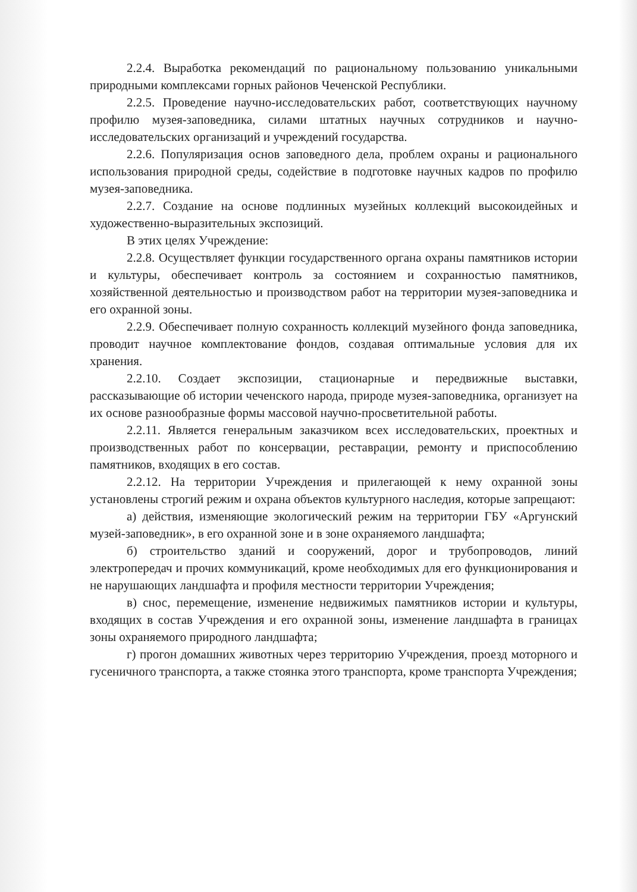2.2.4. Выработка рекомендаций по рациональному пользованию уникальными природными комплексами горных районов Чеченской Республики.
2.2.5. Проведение научно-исследовательских работ, соответствующих научному профилю музея-заповедника, силами штатных научных сотрудников и научно-исследовательских организаций и учреждений государства.
2.2.6. Популяризация основ заповедного дела, проблем охраны и рационального использования природной среды, содействие в подготовке научных кадров по профилю музея-заповедника.
2.2.7. Создание на основе подлинных музейных коллекций высокоидейных и художественно-выразительных экспозиций.
В этих целях Учреждение:
2.2.8. Осуществляет функции государственного органа охраны памятников истории и культуры, обеспечивает контроль за состоянием и сохранностью памятников, хозяйственной деятельностью и производством работ на территории музея-заповедника и его охранной зоны.
2.2.9. Обеспечивает полную сохранность коллекций музейного фонда заповедника, проводит научное комплектование фондов, создавая оптимальные условия для их хранения.
2.2.10. Создает экспозиции, стационарные и передвижные выставки, рассказывающие об истории чеченского народа, природе музея-заповедника, организует на их основе разнообразные формы массовой научно-просветительной работы.
2.2.11. Является генеральным заказчиком всех исследовательских, проектных и производственных работ по консервации, реставрации, ремонту и приспособлению памятников, входящих в его состав.
2.2.12. На территории Учреждения и прилегающей к нему охранной зоны установлены строгий режим и охрана объектов культурного наследия, которые запрещают:
а) действия, изменяющие экологический режим на территории ГБУ «Аргунский музей-заповедник», в его охранной зоне и в зоне охраняемого ландшафта;
б) строительство зданий и сооружений, дорог и трубопроводов, линий электропередач и прочих коммуникаций, кроме необходимых для его функционирования и не нарушающих ландшафта и профиля местности территории Учреждения;
в) снос, перемещение, изменение недвижимых памятников истории и культуры, входящих в состав Учреждения и его охранной зоны, изменение ландшафта в границах зоны охраняемого природного ландшафта;
г) прогон домашних животных через территорию Учреждения, проезд моторного и гусеничного транспорта, а также стоянка этого транспорта, кроме транспорта Учреждения;